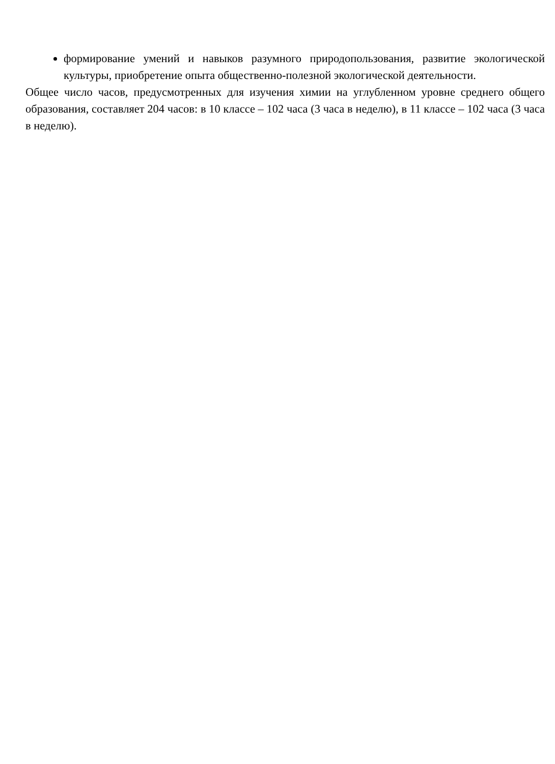формирование умений и навыков разумного природопользования, развитие экологической культуры, приобретение опыта общественно-полезной экологической деятельности.
Общее число часов, предусмотренных для изучения химии на углубленном уровне среднего общего образования, составляет 204 часов: в 10 классе – 102 часа (3 часа в неделю), в 11 классе – 102 часа (3 часа в неделю).